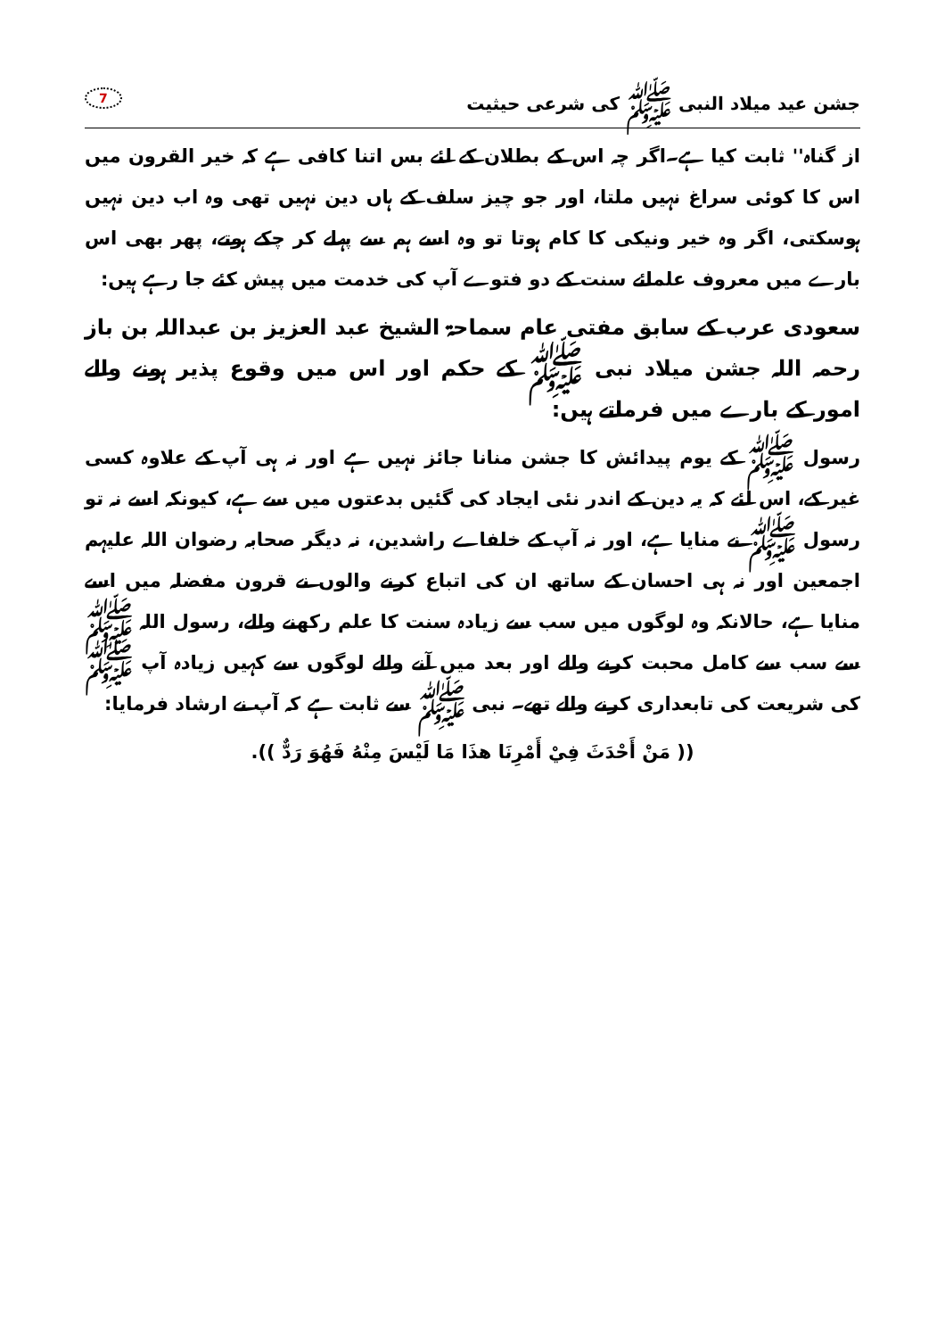جشن عید میلاد النبی ﷺ کی شرعی حیثیت 7
از گناہ'' ثابت کیا ہے۔اگر چہ اس کے بطلان کے لئے بس اتنا کافی ہے کہ خیر القرون میں اس کا کوئی سراغ نہیں ملتا، اور جو چیز سلف کے ہاں دین نہیں تھی وہ اب دین نہیں ہوسکتی، اگر وہ خیر ونیکی کا کام ہوتا تو وہ اسے ہم سے پہلے کر چکے ہوتے، پھر بھی اس بارے میں معروف علمائے سنت کے دو فتوے آپ کی خدمت میں پیش کئے جا رہے ہیں:
سعودی عرب کے سابق مفتی عام سماحۃ الشیخ عبد العزیز بن عبداللہ بن باز رحمہ اللہ جشن میلاد نبی ﷺ کے حکم اور اس میں وقوع پذیر ہونے والے امور کے بارے میں فرماتے ہیں:
رسول ﷺ کے یوم پیدائش کا جشن منانا جائز نہیں ہے اور نہ ہی آپ کے علاوہ کسی غیر کے، اس لئے کہ یہ دین کے اندر نئی ایجاد کی گئیں بدعتوں میں سے ہے، کیونکہ اسے نہ تو رسول ﷺ نے منایا ہے، اور نہ آپ کے خلفاے راشدین، نہ دیگر صحابہ رضوان اللہ علیہم اجمعین اور نہ ہی احسان کے ساتھ ان کی اتباع کرنے والوں نے قرون مفضلہ میں اسے منایا ہے، حالانکہ وہ لوگوں میں سب سے زیادہ سنت کا علم رکھنے والے، رسول اللہ ﷺ سے سب سے کامل محبت کرنے والے اور بعد میں آنے والے لوگوں سے کہیں زیادہ آپ ﷺ کی شریعت کی تابعداری کرنے والے تھے۔ نبی ﷺ سے ثابت ہے کہ آپ نے ارشاد فرمایا:
(( مَنْ أَحْدَثَ فِيْ أَمْرِنَا هذَا مَا لَيْسَ مِنْهُ فَهُوَ رَدٌّ )).